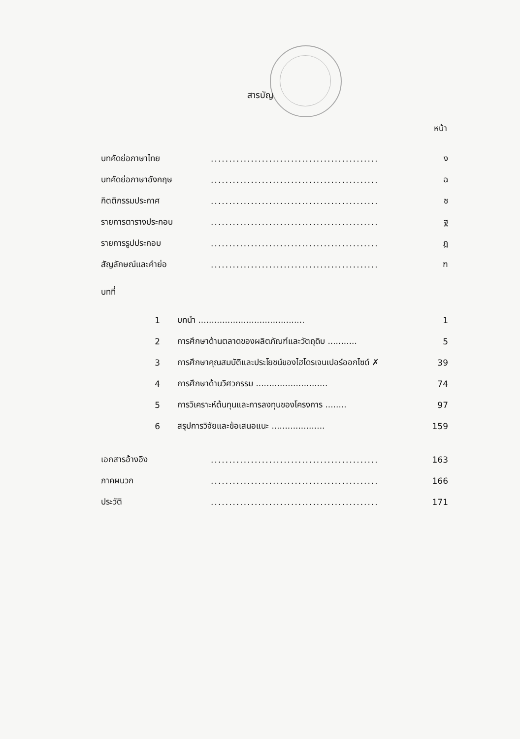สารบัญ
หน้า
| บทคัดย่อภาษาไทย | | .............................................. | ง |
| บทคัดย่อภาษาอังกฤษ | | .............................................. | ฉ |
| กิตติกรรมประกาศ | | .............................................. | ช |
| รายการตารางประกอบ | | .............................................. | ฐ |
| รายการรูปประกอบ | | .............................................. | ฎ |
| สัญลักษณ์และคำย่อ | | .............................................. | ฑ |
| บทที่ | | | |
| 1 | บทนำ ........................................ | | 1 |
| 2 | การศึกษาด้านตลาดของผลิตภัณฑ์และวัตถุดิบ ........... | | 5 |
| 3 | การศึกษาคุณสมบัติและประโยชน์ของไฮโดรเจนเปอร์ออกไซด์ ✗ | | 39 |
| 4 | การศึกษาด้านวิศวกรรม ........................... | | 74 |
| 5 | การวิเคราะห์ต้นทุนและการลงทุนของโครงการ ........ | | 97 |
| 6 | สรุปการวิจัยและข้อเสนอแนะ .................... | | 159 |
| เอกสารอ้างอิง | | .............................................. | 163 |
| ภาคผนวก | | .............................................. | 166 |
| ประวัติ | | .............................................. | 171 |